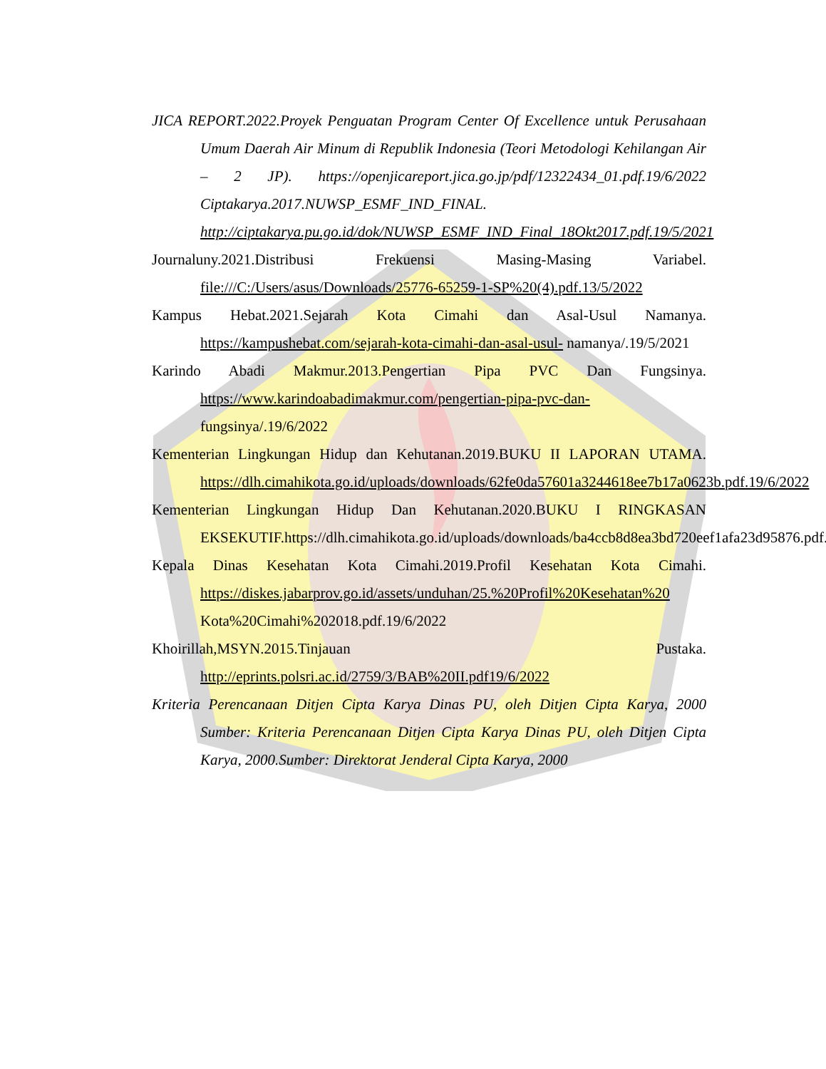JICA REPORT.2022.Proyek Penguatan Program Center Of Excellence untuk Perusahaan Umum Daerah Air Minum di Republik Indonesia (Teori Metodologi Kehilangan Air – 2 JP). https://openjicareport.jica.go.jp/pdf/12322434_01.pdf.19/6/2022 Ciptakarya.2017.NUWSP_ESMF_IND_FINAL. http://ciptakarya.pu.go.id/dok/NUWSP_ESMF_IND_Final_18Okt2017.pdf.19/5/2021
Journaluny.2021.Distribusi Frekuensi Masing-Masing Variabel. file:///C:/Users/asus/Downloads/25776-65259-1-SP%20(4).pdf.13/5/2022
Kampus Hebat.2021.Sejarah Kota Cimahi dan Asal-Usul Namanya. https://kampushebat.com/sejarah-kota-cimahi-dan-asal-usul- namanya/.19/5/2021
Karindo Abadi Makmur.2013.Pengertian Pipa PVC Dan Fungsinya. https://www.karindoabadimakmur.com/pengertian-pipa-pvc-dan- fungsinya/.19/6/2022
Kementerian Lingkungan Hidup dan Kehutanan.2019.BUKU II LAPORAN UTAMA. https://dlh.cimahikota.go.id/uploads/downloads/62fe0da57601a3244618ee7b17a0623b.pdf.19/6/2022
Kementerian Lingkungan Hidup Dan Kehutanan.2020.BUKU I RINGKASAN EKSEKUTIF.https://dlh.cimahikota.go.id/uploads/downloads/ba4ccb8d8ea3bd720eef1afa23d95876.pdf.19/5/2021
Kepala Dinas Kesehatan Kota Cimahi.2019.Profil Kesehatan Kota Cimahi. https://diskes.jabarprov.go.id/assets/unduhan/25.%20Profil%20Kesehatan%20 Kota%20Cimahi%202018.pdf.19/6/2022
Khoirillah,MSYN.2015.Tinjauan Pustaka. http://eprints.polsri.ac.id/2759/3/BAB%20II.pdf19/6/2022
Kriteria Perencanaan Ditjen Cipta Karya Dinas PU, oleh Ditjen Cipta Karya, 2000 Sumber: Kriteria Perencanaan Ditjen Cipta Karya Dinas PU, oleh Ditjen Cipta Karya, 2000.Sumber: Direktorat Jenderal Cipta Karya, 2000